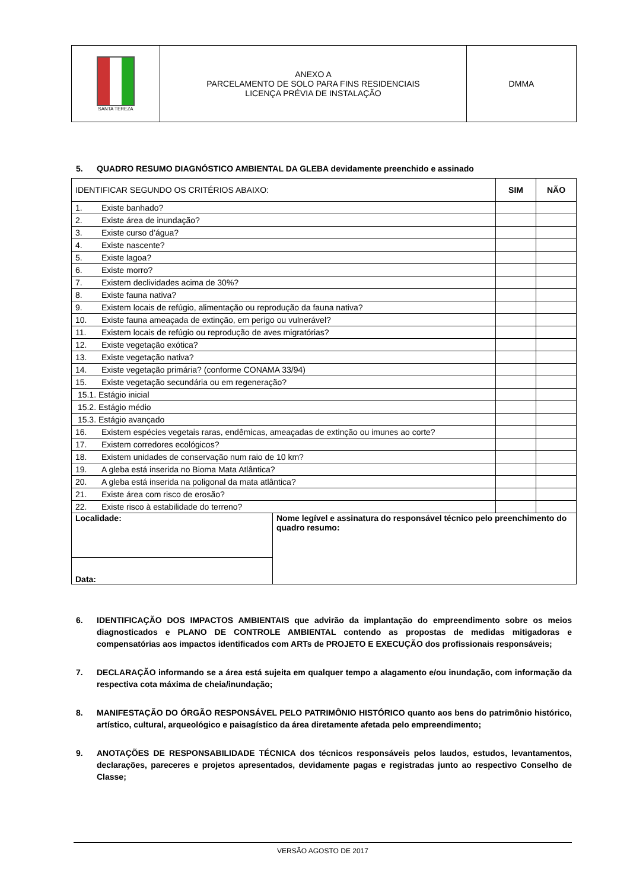| SANTA TEREZA | ANEXO A PARCELAMENTO DE SOLO PARA FINS RESIDENCIAIS LICENÇA PRÉVIA DE INSTALAÇÃO | DMMA |
5. QUADRO RESUMO DIAGNÓSTICO AMBIENTAL DA GLEBA devidamente preenchido e assinado
| IDENTIFICAR SEGUNDO OS CRITÉRIOS ABAIXO: | | SIM | NÃO |
| --- | --- | --- | --- |
| 1. Existe banhado? | | | |
| 2. Existe área de inundação? | | | |
| 3. Existe curso d’água? | | | |
| 4. Existe nascente? | | | |
| 5. Existe lagoa? | | | |
| 6. Existe morro? | | | |
| 7. Existem declividades acima de 30%? | | | |
| 8. Existe fauna nativa? | | | |
| 9. Existem locais de refúgio, alimentação ou reprodução da fauna nativa? | | | |
| 10. Existe fauna ameaçada de extinção, em perigo ou vulnerável? | | | |
| 11. Existem locais de refúgio ou reprodução de aves migratórias? | | | |
| 12. Existe vegetação exótica? | | | |
| 13. Existe vegetação nativa? | | | |
| 14. Existe vegetação primária? (conforme CONAMA 33/94) | | | |
| 15. Existe vegetação secundária ou em regeneração? | | | |
| 15.1. Estágio inicial | | | |
| 15.2. Estágio médio | | | |
| 15.3. Estágio avançado | | | |
| 16. Existem espécies vegetais raras, endêmicas, ameaçadas de extinção ou imunes ao corte? | | | |
| 17. Existem corredores ecológicos? | | | |
| 18. Existem unidades de conservação num raio de 10 km? | | | |
| 19. A gleba está inserida no Bioma Mata Atlântica? | | | |
| 20. A gleba está inserida na poligonal da mata atlântica? | | | |
| 21. Existe área com risco de erosão? | | | |
| 22. Existe risco à estabilidade do terreno? | | | |
| Localidade: | Nome legível e assinatura do responsável técnico pelo preenchimento do quadro resumo: | | |
| Data: | | | |
6. IDENTIFICAÇÃO DOS IMPACTOS AMBIENTAIS que advirão da implantação do empreendimento sobre os meios diagnosticados e PLANO DE CONTROLE AMBIENTAL contendo as propostas de medidas mitigadoras e compensatórias aos impactos identificados com ARTs de PROJETO E EXECUÇÃO dos profissionais responsáveis;
7. DECLARAÇÃO informando se a área está sujeita em qualquer tempo a alagamento e/ou inundação, com informação da respectiva cota máxima de cheia/inundação;
8. MANIFESTAÇÃO DO ÓRGÃO RESPONSÁVEL PELO PATRIMÔNIO HISTÓRICO quanto aos bens do patrimônio histórico, artístico, cultural, arqueológico e paisagístico da área diretamente afetada pelo empreendimento;
9. ANOTAÇÕES DE RESPONSABILIDADE TÉCNICA dos técnicos responsáveis pelos laudos, estudos, levantamentos, declarações, pareceres e projetos apresentados, devidamente pagas e registradas junto ao respectivo Conselho de Classe;
VERSÃO AGOSTO DE 2017